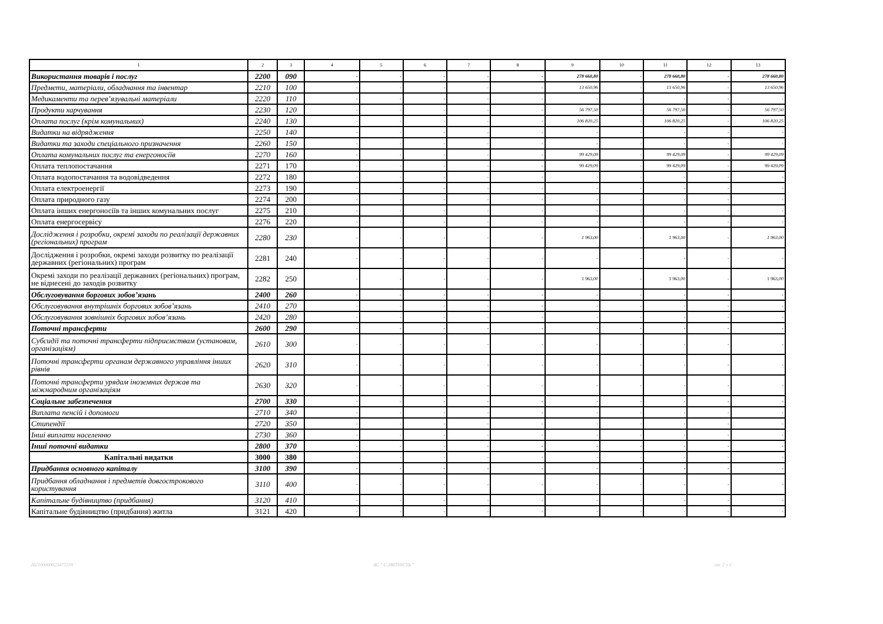| 1 | 2 | 3 | 4 | 5 | 6 | 7 | 8 | 9 | 10 | 11 | 12 | 13 |
| --- | --- | --- | --- | --- | --- | --- | --- | --- | --- | --- | --- | --- |
| Використання товарів і послуг | 2200 | 090 | - | - | - | - | - | 278 660,80 | - | 278 660,80 | - | 278 660,80 |
| Предмети, матеріали, обладнання та інвентар | 2210 | 100 | - | - | - | - | - | 13 650,96 | - | 13 650,96 | - | 13 650,96 |
| Медикаменти та перев’язувальні матеріали | 2220 | 110 | - | - | - | - | - | - | - | - | - | - |
| Продукти харчування | 2230 | 120 | - | - | - | - | - | 56 797,50 | - | 56 797,50 | - | 56 797,50 |
| Оплата послуг (крім комунальних) | 2240 | 130 | - | - | - | - | - | 106 820,25 | - | 106 820,25 | - | 106 820,25 |
| Видатки на відрядження | 2250 | 140 | - | - | - | - | - | - | - | - | - | - |
| Видатки та заходи спеціального призначення | 2260 | 150 | - | - | - | - | - | - | - | - | - | - |
| Оплата комунальних послуг та енергоносіїв | 2270 | 160 | - | - | - | - | - | 99 429,09 | - | 99 429,09 | - | 99 429,09 |
| Оплата теплопостачання | 2271 | 170 | - | - | - | - | - | 99 429,09 | - | 99 429,09 | - | 99 429,09 |
| Оплата водопостачання та водовідведення | 2272 | 180 | - | - | - | - | - | - | - | - | - | - |
| Оплата електроенергії | 2273 | 190 | - | - | - | - | - | - | - | - | - | - |
| Оплата природного газу | 2274 | 200 | - | - | - | - | - | - | - | - | - | - |
| Оплата інших енергоносіїв та інших комунальних послуг | 2275 | 210 | - | - | - | - | - | - | - | - | - | - |
| Оплата енергосервісу | 2276 | 220 | - | - | - | - | - | - | - | - | - | - |
| Дослідження і розробки, окремі заходи по реалізації державних (регіональних) програм | 2280 | 230 | - | - | - | - | - | 1 963,00 | - | 1 963,00 | - | 1 963,00 |
| Дослідження і розробки, окремі заходи розвитку по реалізації державних (регіональних) програм | 2281 | 240 | - | - | - | - | - | - | - | - | - | - |
| Окремі заходи по реалізації державних (регіональних) програм, не віднесені до заходів розвитку | 2282 | 250 | - | - | - | - | - | 1 963,00 | - | 1 963,00 | - | 1 963,00 |
| Обслуговування боргових зобов’язань | 2400 | 260 | - | - | - | - | - | - | - | - | - | - |
| Обслуговування внутрішніх боргових зобов’язань | 2410 | 270 | - | - | - | - | - | - | - | - | - | - |
| Обслуговування зовнішніх боргових зобов’язань | 2420 | 280 | - | - | - | - | - | - | - | - | - | - |
| Поточні трансферти | 2600 | 290 | - | - | - | - | - | - | - | - | - | - |
| Субсидії та поточні трансферти підприємствам (установам, організаціям) | 2610 | 300 | - | - | - | - | - | - | - | - | - | - |
| Поточні трансферти органам державного управління інших рівнів | 2620 | 310 | - | - | - | - | - | - | - | - | - | - |
| Поточні трансферти урядам іноземних держав та міжнародним організаціям | 2630 | 320 | - | - | - | - | - | - | - | - | - | - |
| Соціальне забезпечення | 2700 | 330 | - | - | - | - | - | - | - | - | - | - |
| Виплата пенсій і допомоги | 2710 | 340 | - | - | - | - | - | - | - | - | - | - |
| Стипендії | 2720 | 350 | - | - | - | - | - | - | - | - | - | - |
| Інші виплати населенню | 2730 | 360 | - | - | - | - | - | - | - | - | - | - |
| Інші поточні видатки | 2800 | 370 | - | - | - | - | - | - | - | - | - | - |
| Капітальні видатки | 3000 | 380 | - | - | - | - | - | - | - | - | - | - |
| Придбання основного капіталу | 3100 | 390 | - | - | - | - | - | - | - | - | - | - |
| Придбання обладнання і предметів довгострокового користування | 3110 | 400 | - | - | - | - | - | - | - | - | - | - |
| Капітальне будівництво (придбання) | 3120 | 410 | - | - | - | - | - | - | - | - | - | - |
| Капітальне будівництво (придбання) житла | 3121 | 420 | - | - | - | - | - | - | - | - | - | - |
202100000023477259 АС " Є-ЗВІТНІСТЬ " ст. 2 з 3